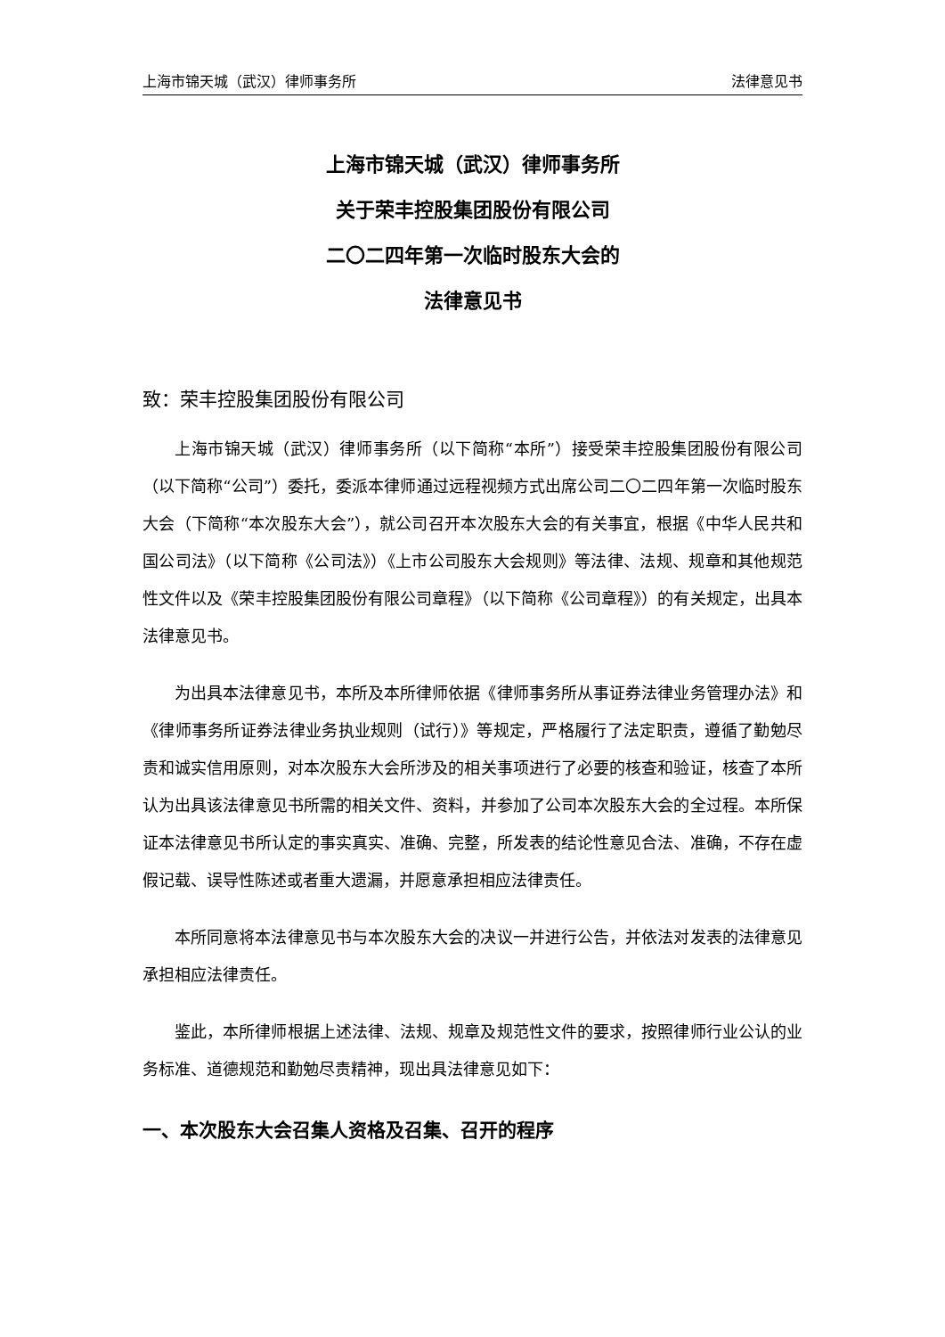上海市锦天城（武汉）律师事务所 法律意见书
上海市锦天城（武汉）律师事务所
关于荣丰控股集团股份有限公司
二〇二四年第一次临时股东大会的
法律意见书
致：荣丰控股集团股份有限公司
上海市锦天城（武汉）律师事务所（以下简称“本所”）接受荣丰控股集团股份有限公司（以下简称“公司”）委托，委派本律师通过远程视频方式出席公司二〇二四年第一次临时股东大会（下简称“本次股东大会”），就公司召开本次股东大会的有关事宜，根据《中华人民共和国公司法》（以下简称《公司法》）《上市公司股东大会规则》等法律、法规、规章和其他规范性文件以及《荣丰控股集团股份有限公司章程》（以下简称《公司章程》）的有关规定，出具本法律意见书。
为出具本法律意见书，本所及本所律师依据《律师事务所从事证券法律业务管理办法》和《律师事务所证券法律业务执业规则（试行）》等规定，严格履行了法定职责，遵循了勤勉尽责和诚实信用原则，对本次股东大会所涉及的相关事项进行了必要的核查和验证，核查了本所认为出具该法律意见书所需的相关文件、资料，并参加了公司本次股东大会的全过程。本所保证本法律意见书所认定的事实真实、准确、完整，所发表的结论性意见合法、准确，不存在虚假记载、误导性陈述或者重大遗漏，并愿意承担相应法律责任。
本所同意将本法律意见书与本次股东大会的决议一并进行公告，并依法对发表的法律意见承担相应法律责任。
鉴此，本所律师根据上述法律、法规、规章及规范性文件的要求，按照律师行业公认的业务标准、道德规范和勤勉尽责精神，现出具法律意见如下：
一、本次股东大会召集人资格及召集、召开的程序